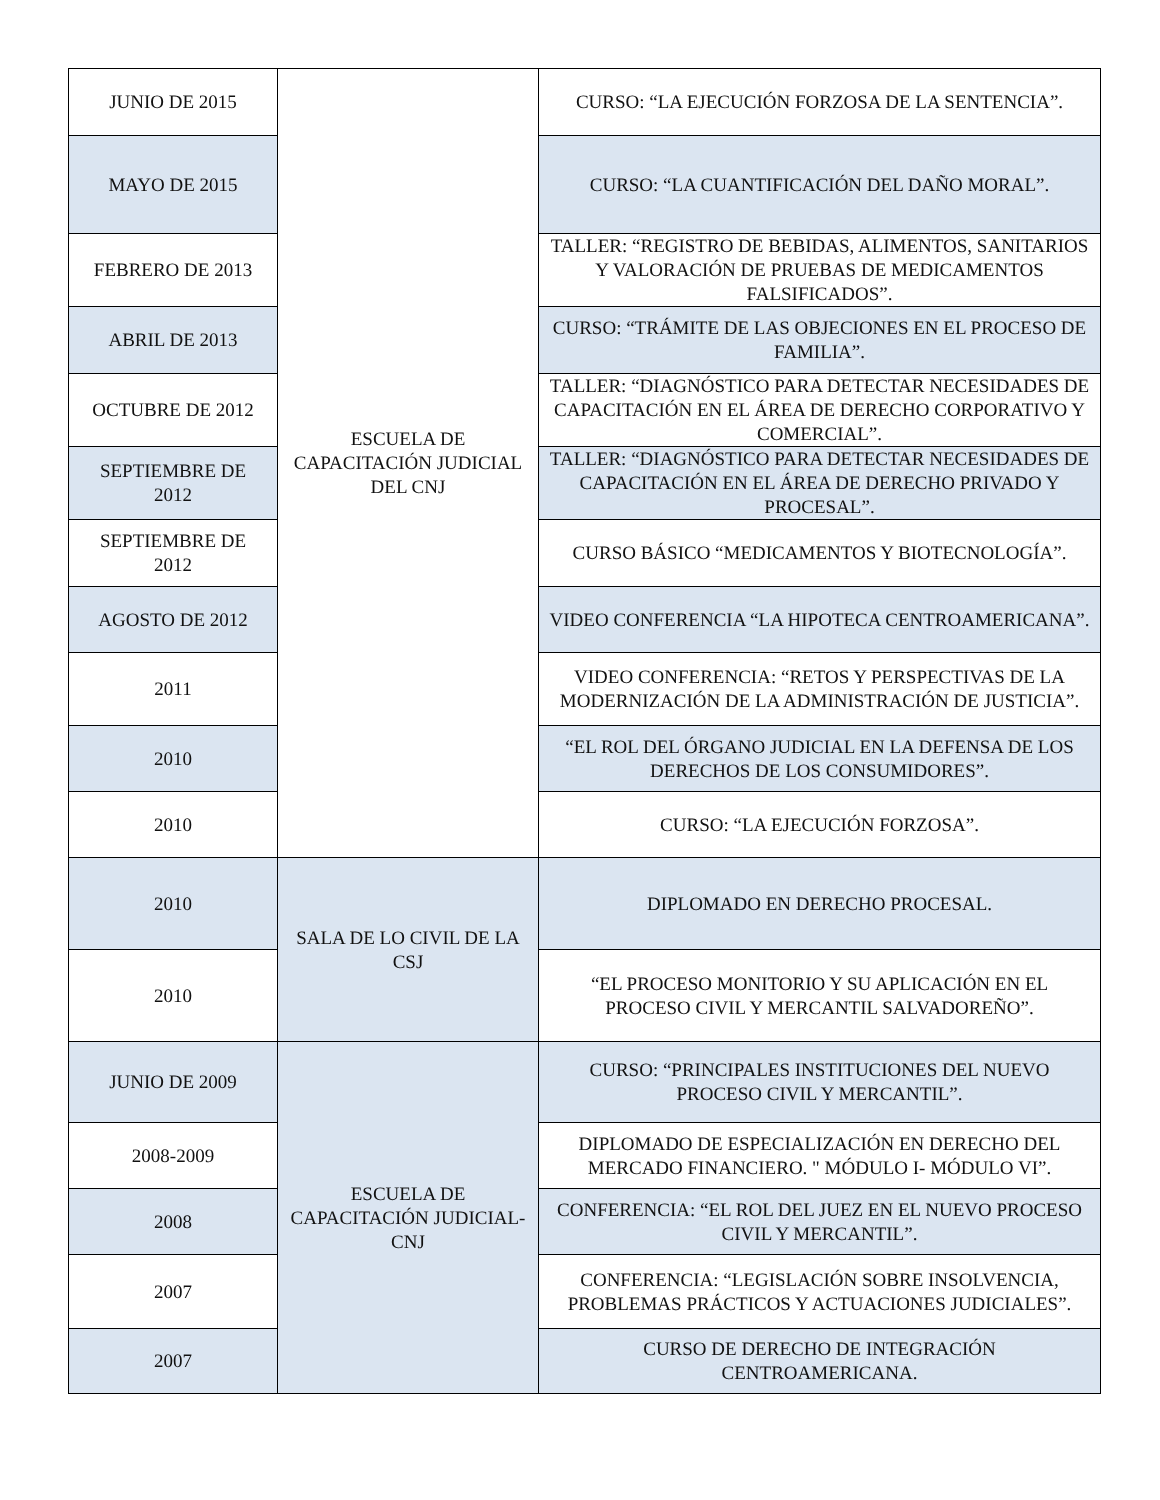| JUNIO DE 2015 | ESCUELA DE CAPACITACIÓN JUDICIAL DEL CNJ | CURSO: “LA EJECUCIÓN FORZOSA DE LA SENTENCIA”. |
| MAYO DE 2015 | | CURSO: “LA CUANTIFICACIÓN DEL DAÑO MORAL”. |
| FEBRERO DE 2013 | | TALLER: “REGISTRO DE BEBIDAS, ALIMENTOS, SANITARIOS Y VALORACIÓN DE PRUEBAS DE MEDICAMENTOS FALSIFICADOS”. |
| ABRIL DE 2013 | | CURSO: “TRÁMITE DE LAS OBJECIONES EN EL PROCESO DE FAMILIA”. |
| OCTUBRE DE 2012 | | TALLER: “DIAGNÓSTICO PARA DETECTAR NECESIDADES DE CAPACITACIÓN EN EL ÁREA DE DERECHO CORPORATIVO Y COMERCIAL”. |
| SEPTIEMBRE DE 2012 | | TALLER: “DIAGNÓSTICO PARA DETECTAR NECESIDADES DE CAPACITACIÓN EN EL ÁREA DE DERECHO PRIVADO Y PROCESAL”. |
| SEPTIEMBRE DE 2012 | | CURSO BÁSICO “MEDICAMENTOS Y BIOTECNOLOGÍA”. |
| AGOSTO DE 2012 | | VIDEO CONFERENCIA “LA HIPOTECA CENTROAMERICANA”. |
| 2011 | | VIDEO CONFERENCIA: “RETOS Y PERSPECTIVAS DE LA MODERNIZACIÓN DE LA ADMINISTRACIÓN DE JUSTICIA”. |
| 2010 | | “EL ROL DEL ÓRGANO JUDICIAL EN LA DEFENSA DE LOS DERECHOS DE LOS CONSUMIDORES”. |
| 2010 | | CURSO: “LA EJECUCIÓN FORZOSA”. |
| 2010 | SALA DE LO CIVIL DE LA CSJ | DIPLOMADO EN DERECHO PROCESAL. |
| 2010 | | “EL PROCESO MONITORIO Y SU APLICACIÓN EN EL PROCESO CIVIL Y MERCANTIL SALVADOREÑO”. |
| JUNIO DE 2009 | ESCUELA DE CAPACITACIÓN JUDICIAL-CNJ | CURSO: “PRINCIPALES INSTITUCIONES DEL NUEVO PROCESO CIVIL Y MERCANTIL”. |
| 2008-2009 | | DIPLOMADO DE ESPECIALIZACIÓN EN DERECHO DEL MERCADO FINANCIERO. " MÓDULO I- MÓDULO VI”. |
| 2008 | | CONFERENCIA: “EL ROL DEL JUEZ EN EL NUEVO PROCESO CIVIL Y MERCANTIL”. |
| 2007 | | CONFERENCIA: “LEGISLACIÓN SOBRE INSOLVENCIA, PROBLEMAS PRÁCTICOS Y ACTUACIONES JUDICIALES”. |
| 2007 | | CURSO DE DERECHO DE INTEGRACIÓN CENTROAMERICANA. |